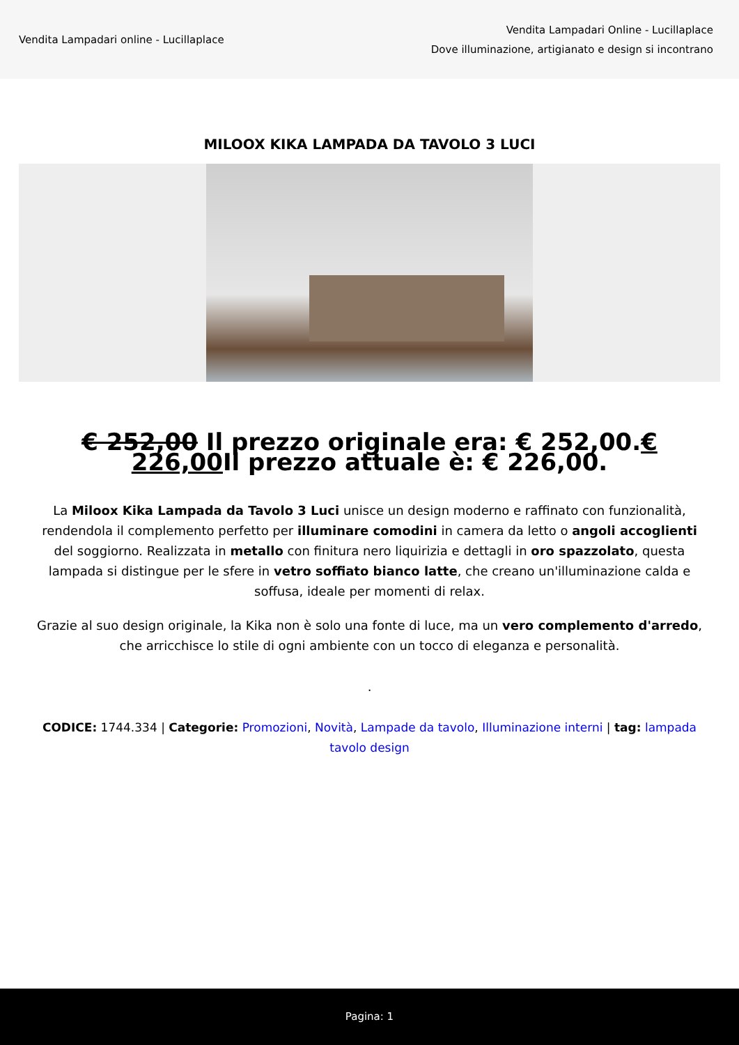Vendita Lampadari online - Lucillaplace
Vendita Lampadari Online - Lucillaplace
Dove illuminazione, artigianato e design si incontrano
MILOOX KIKA LAMPADA DA TAVOLO 3 LUCI
€ 252,00 Il prezzo originale era: € 252,00.€ 226,00 Il prezzo attuale è: € 226,00.
La Miloox Kika Lampada da Tavolo 3 Luci unisce un design moderno e raffinato con funzionalità, rendendola il complemento perfetto per illuminare comodini in camera da letto o angoli accoglienti del soggiorno. Realizzata in metallo con finitura nero liquirizia e dettagli in oro spazzolato, questa lampada si distingue per le sfere in vetro soffiato bianco latte, che creano un'illuminazione calda e soffusa, ideale per momenti di relax.
Grazie al suo design originale, la Kika non è solo una fonte di luce, ma un vero complemento d'arredo, che arricchisce lo stile di ogni ambiente con un tocco di eleganza e personalità.
.
CODICE: 1744.334 | Categorie: Promozioni, Novità, Lampade da tavolo, Illuminazione interni | tag: lampada tavolo design
Pagina: 1